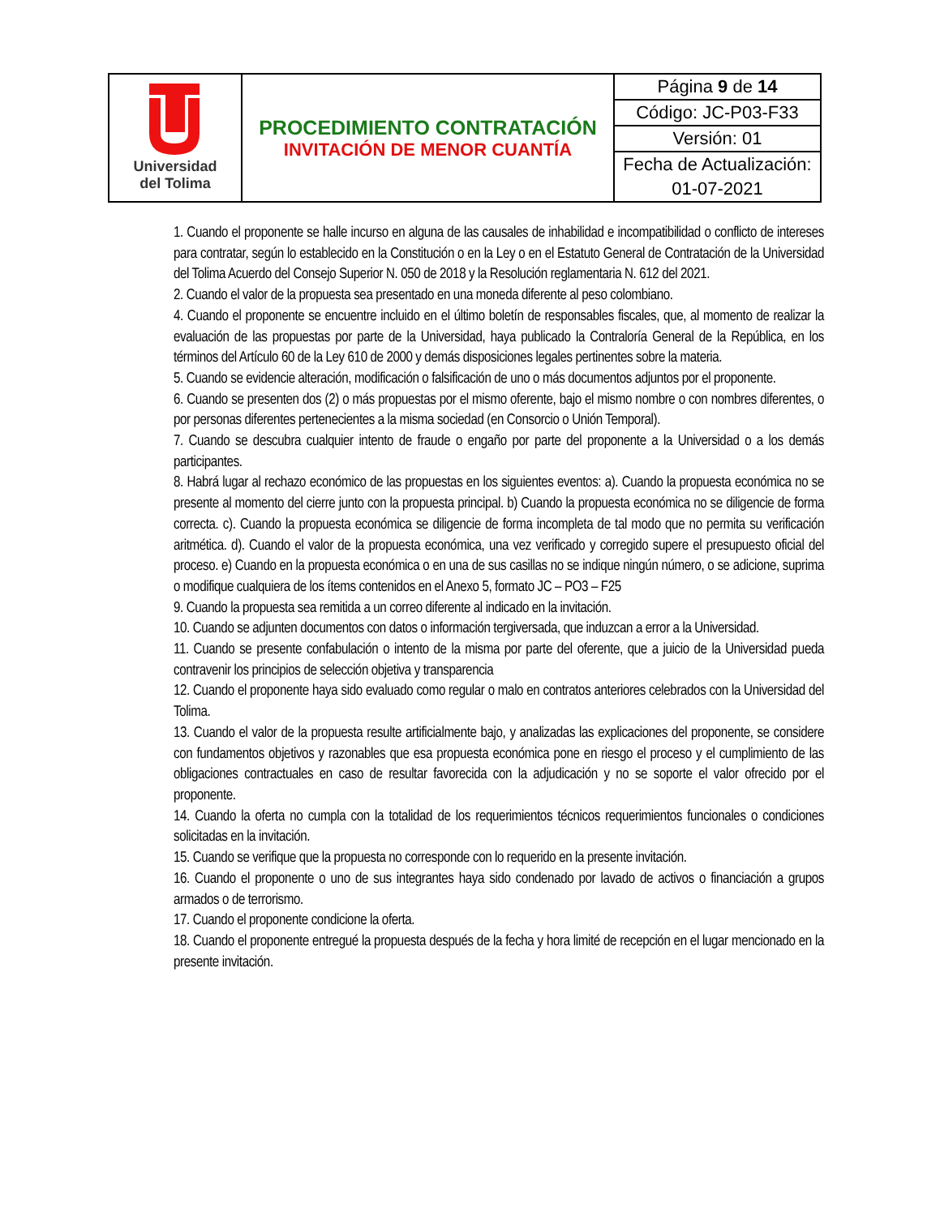| Universidad del Tolima | PROCEDIMIENTO CONTRATACIÓN INVITACIÓN DE MENOR CUANTÍA | Página 9 de 14 |
| | | Código: JC-P03-F33 |
| | | Versión: 01 |
| | | Fecha de Actualización: |
| | | 01-07-2021 |
1. Cuando el proponente se halle incurso en alguna de las causales de inhabilidad e incompatibilidad o conflicto de intereses para contratar, según lo establecido en la Constitución o en la Ley o en el Estatuto General de Contratación de la Universidad del Tolima Acuerdo del Consejo Superior N. 050 de 2018 y la Resolución reglamentaria N. 612 del 2021.
2. Cuando el valor de la propuesta sea presentado en una moneda diferente al peso colombiano.
4. Cuando el proponente se encuentre incluido en el último boletín de responsables fiscales, que, al momento de realizar la evaluación de las propuestas por parte de la Universidad, haya publicado la Contraloría General de la República, en los términos del Artículo 60 de la Ley 610 de 2000 y demás disposiciones legales pertinentes sobre la materia.
5. Cuando se evidencie alteración, modificación o falsificación de uno o más documentos adjuntos por el proponente.
6. Cuando se presenten dos (2) o más propuestas por el mismo oferente, bajo el mismo nombre o con nombres diferentes, o por personas diferentes pertenecientes a la misma sociedad (en Consorcio o Unión Temporal).
7. Cuando se descubra cualquier intento de fraude o engaño por parte del proponente a la Universidad o a los demás participantes.
8. Habrá lugar al rechazo económico de las propuestas en los siguientes eventos: a). Cuando la propuesta económica no se presente al momento del cierre junto con la propuesta principal. b) Cuando la propuesta económica no se diligencie de forma correcta. c). Cuando la propuesta económica se diligencie de forma incompleta de tal modo que no permita su verificación aritmética. d). Cuando el valor de la propuesta económica, una vez verificado y corregido supere el presupuesto oficial del proceso. e) Cuando en la propuesta económica o en una de sus casillas no se indique ningún número, o se adicione, suprima o modifique cualquiera de los ítems contenidos en el Anexo 5, formato JC – PO3 – F25
9. Cuando la propuesta sea remitida a un correo diferente al indicado en la invitación.
10. Cuando se adjunten documentos con datos o información tergiversada, que induzcan a error a la Universidad.
11. Cuando se presente confabulación o intento de la misma por parte del oferente, que a juicio de la Universidad pueda contravenir los principios de selección objetiva y transparencia
12. Cuando el proponente haya sido evaluado como regular o malo en contratos anteriores celebrados con la Universidad del Tolima.
13. Cuando el valor de la propuesta resulte artificialmente bajo, y analizadas las explicaciones del proponente, se considere con fundamentos objetivos y razonables que esa propuesta económica pone en riesgo el proceso y el cumplimiento de las obligaciones contractuales en caso de resultar favorecida con la adjudicación y no se soporte el valor ofrecido por el proponente.
14. Cuando la oferta no cumpla con la totalidad de los requerimientos técnicos requerimientos funcionales o condiciones solicitadas en la invitación.
15. Cuando se verifique que la propuesta no corresponde con lo requerido en la presente invitación.
16. Cuando el proponente o uno de sus integrantes haya sido condenado por lavado de activos o financiación a grupos armados o de terrorismo.
17. Cuando el proponente condicione la oferta.
18. Cuando el proponente entregué la propuesta después de la fecha y hora limité de recepción en el lugar mencionado en la presente invitación.